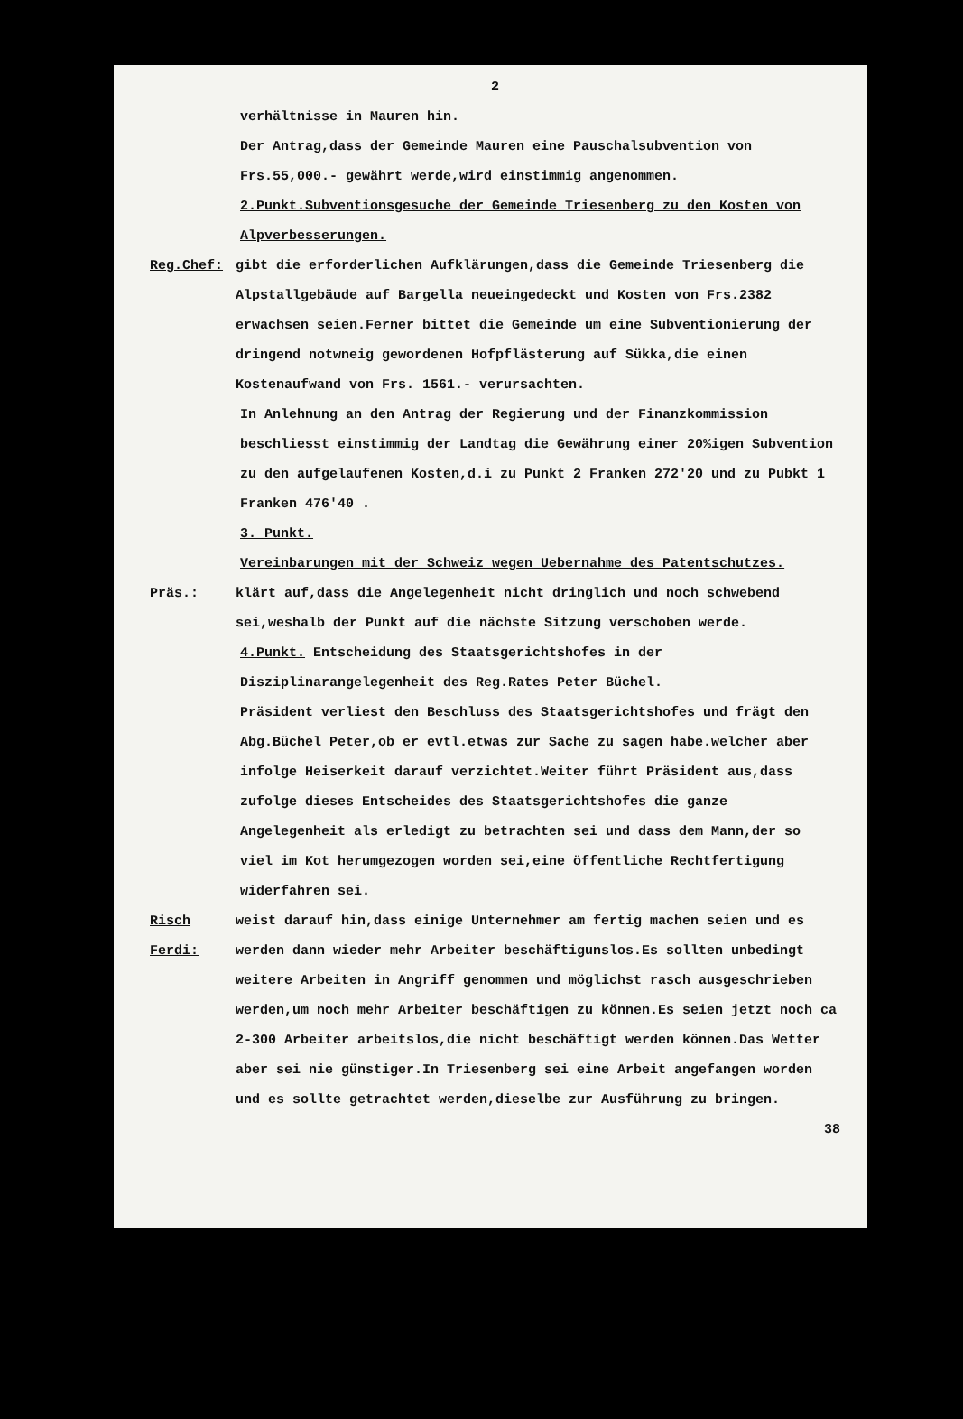2
verhältnisse in Mauren hin.
Der Antrag,dass der Gemeinde Mauren eine Pauschalsubvention von Frs.55,000.- gewährt werde,wird einstimmig angenommen.
2.Punkt.Subventionsgesuche der Gemeinde Triesenberg zu den Kosten von Alpverbesserungen.
Reg.Chef: gibt die erforderlichen Aufklärungen,dass die Gemeinde Triesenberg die Alpstallgebäude auf Bargella neueingedeckt und Kosten von Frs.2382 erwachsen seien.Ferner bittet die Gemeinde um eine Subventionierung der dringend notwneig gewordenen Hofpflästerung auf Sükka,die einen Kostenaufwand von Frs. 1561.- verursachten.
In Anlehnung an den Antrag der Regierung und der Finanzkommission beschliesst einstimmig der Landtag die Gewährung einer 20%igen Subvention zu den aufgelaufenen Kosten,d.i zu Punkt 2 Franken 272'20 und zu Pubkt 1 Franken 476'40 .
3. Punkt.
Vereinbarungen mit der Schweiz wegen Uebernahme des Patentschutzes.
Präs.: klärt auf,dass die Angelegenheit nicht dringlich und noch schwebend sei,weshalb der Punkt auf die nächste Sitzung verschoben werde.
4.Punkt. Entscheidung des Staatsgerichtshofes in der Disziplinarangelegenheit des Reg.Rates Peter Büchel.
Präsident verliest den Beschluss des Staatsgerichtshofes und frägt den Abg.Büchel Peter,ob er evtl.etwas zur Sache zu sagen habe.welcher aber infolge Heiserkeit darauf verzichtet.Weiter führt Präsident aus,dass zufolge dieses Entscheides des Staatsgerichtshofes die ganze Angelegenheit als erledigt zu betrachten sei und dass dem Mann,der so viel im Kot herumgezogen worden sei,eine öffentliche Rechtfertigung widerfahren sei.
Risch Ferdi:
weist darauf hin,dass einige Unternehmer am fertig machen seien und es werden dann wieder mehr Arbeiter beschäftigunslos.Es sollten unbedingt weitere Arbeiten in Angriff genommen und möglichst rasch ausgeschrieben werden,um noch mehr Arbeiter beschäftigen zu können.Es seien jetzt noch ca 2-300 Arbeiter arbeitslos,die nicht beschäftigt werden können.Das Wetter aber sei nie günstiger.In Triesenberg sei eine Arbeit angefangen worden und es sollte getrachtet werden,dieselbe zur Ausführung zu bringen.
38